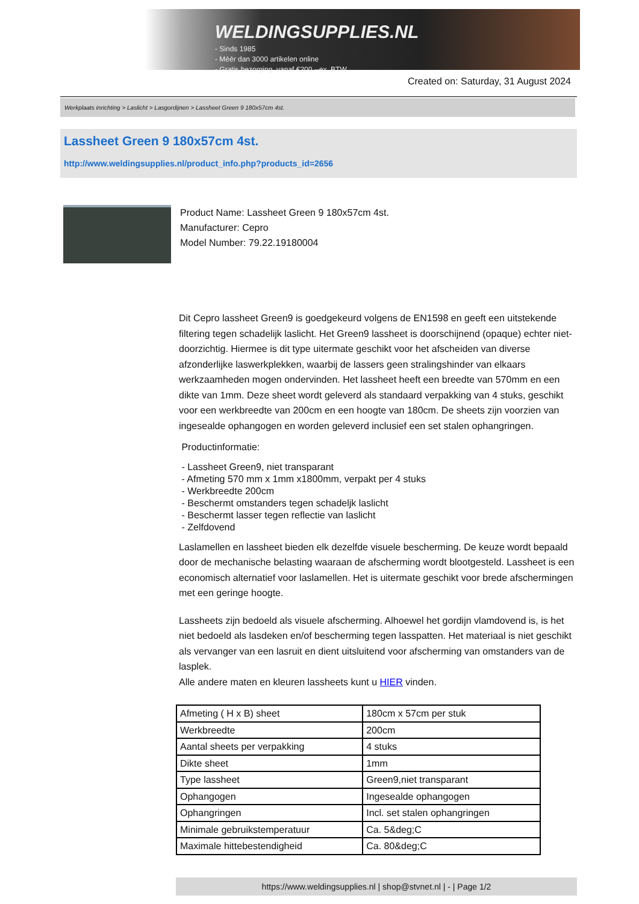WELDINGSUPPLIES.NL
- Sinds 1985
- Méér dan 3000 artikelen online
- Gratis bezorging, vanaf €200,--ex. BTW
Created on: Saturday, 31 August 2024
Werkplaats inrichting > Laslicht > Lasgordijnen > Lassheet Green 9 180x57cm 4st.
Lassheet Green 9 180x57cm 4st.
http://www.weldingsupplies.nl/product_info.php?products_id=2656
Product Name: Lassheet Green 9 180x57cm 4st.
Manufacturer: Cepro
Model Number: 79.22.19180004
Dit Cepro lassheet Green9 is goedgekeurd volgens de EN1598 en geeft een uitstekende filtering tegen schadelijk laslicht. Het Green9 lassheet is doorschijnend (opaque) echter niet-doorzichtig. Hiermee is dit type uitermate geschikt voor het afscheiden van diverse afzonderlijke laswerkplekken, waarbij de lassers geen stralingshinder van elkaars werkzaamheden mogen ondervinden. Het lassheet heeft een breedte van 570mm en een dikte van 1mm. Deze sheet wordt geleverd als standaard verpakking van 4 stuks, geschikt voor een werkbreedte van 200cm en een hoogte van 180cm. De sheets zijn voorzien van ingesealde ophangogen en worden geleverd inclusief een set stalen ophangringen.
Productinformatie:
- Lassheet Green9, niet transparant
- Afmeting 570 mm x 1mm x1800mm, verpakt per 4 stuks
- Werkbreedte 200cm
- Beschermt omstanders tegen schadeljk laslicht
- Beschermt lasser tegen reflectie van laslicht
- Zelfdovend
Laslamellen en lassheet bieden elk dezelfde visuele bescherming. De keuze wordt bepaald door de mechanische belasting waaraan de afscherming wordt blootgesteld. Lassheet is een economisch alternatief voor laslamellen. Het is uitermate geschikt voor brede afschermingen met een geringe hoogte.
Lassheets zijn bedoeld als visuele afscherming. Alhoewel het gordijn vlamdovend is, is het niet bedoeld als lasdeken en/of bescherming tegen lasspatten. Het materiaal is niet geschikt als vervanger van een lasruit en dient uitsluitend voor afscherming van omstanders van de lasplek.
Alle andere maten en kleuren lassheets kunt u HIER vinden.
| Afmeting ( H x B) sheet | 180cm x 57cm per stuk |
| Werkbreedte | 200cm |
| Aantal sheets per verpakking | 4 stuks |
| Dikte sheet | 1mm |
| Type lassheet | Green9,niet transparant |
| Ophangogen | Ingesealde ophangogen |
| Ophangringen | Incl. set stalen ophangringen |
| Minimale gebruikstemperatuur | Ca. 5&deg;C |
| Maximale hittebestendigheid | Ca. 80&deg;C |
https://www.weldingsupplies.nl | shop@stvnet.nl | - | Page 1/2